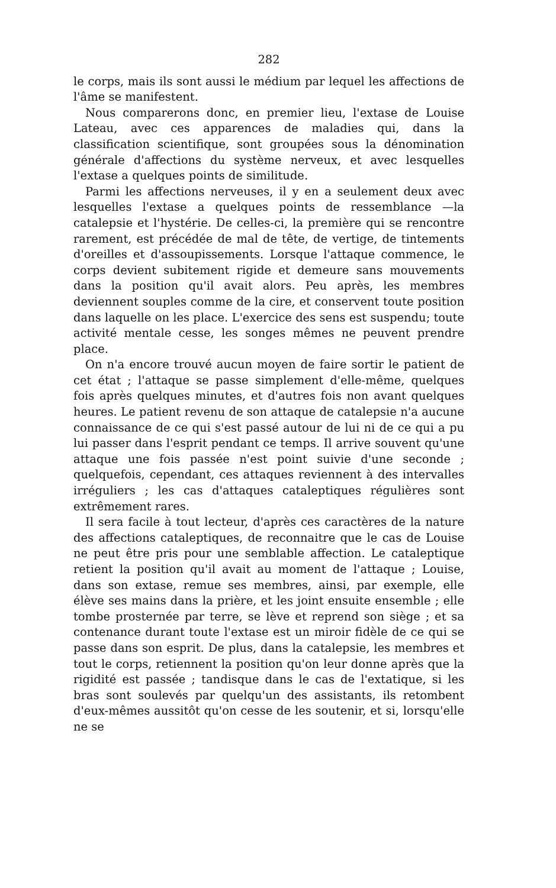282
le corps, mais ils sont aussi le médium par lequel les affections de l'âme se manifestent.
Nous comparerons donc, en premier lieu, l'extase de Louise Lateau, avec ces apparences de maladies qui, dans la classification scientifique, sont groupées sous la dénomination générale d'affections du système nerveux, et avec lesquelles l'extase a quelques points de similitude.
Parmi les affections nerveuses, il y en a seulement deux avec lesquelles l'extase a quelques points de ressemblance —la catalepsie et l'hystérie. De celles-ci, la première qui se rencontre rarement, est précédée de mal de tête, de vertige, de tintements d'oreilles et d'assoupissements. Lorsque l'attaque commence, le corps devient subitement rigide et demeure sans mouvements dans la position qu'il avait alors. Peu après, les membres deviennent souples comme de la cire, et conservent toute position dans laquelle on les place. L'exercice des sens est suspendu; toute activité mentale cesse, les songes mêmes ne peuvent prendre place.
On n'a encore trouvé aucun moyen de faire sortir le patient de cet état ; l'attaque se passe simplement d'elle-même, quelques fois après quelques minutes, et d'autres fois non avant quelques heures. Le patient revenu de son attaque de catalepsie n'a aucune connaissance de ce qui s'est passé autour de lui ni de ce qui a pu lui passer dans l'esprit pendant ce temps. Il arrive souvent qu'une attaque une fois passée n'est point suivie d'une seconde ; quelquefois, cependant, ces attaques reviennent à des intervalles irréguliers ; les cas d'attaques cataleptiques régulières sont extrêmement rares.
Il sera facile à tout lecteur, d'après ces caractères de la nature des affections cataleptiques, de reconnaitre que le cas de Louise ne peut être pris pour une semblable affection. Le cataleptique retient la position qu'il avait au moment de l'attaque ; Louise, dans son extase, remue ses membres, ainsi, par exemple, elle élève ses mains dans la prière, et les joint ensuite ensemble ; elle tombe prosternée par terre, se lève et reprend son siège ; et sa contenance durant toute l'extase est un miroir fidèle de ce qui se passe dans son esprit. De plus, dans la catalepsie, les membres et tout le corps, retiennent la position qu'on leur donne après que la rigidité est passée ; tandisque dans le cas de l'extatique, si les bras sont soulevés par quelqu'un des assistants, ils retombent d'eux-mêmes aussitôt qu'on cesse de les soutenir, et si, lorsqu'elle ne se